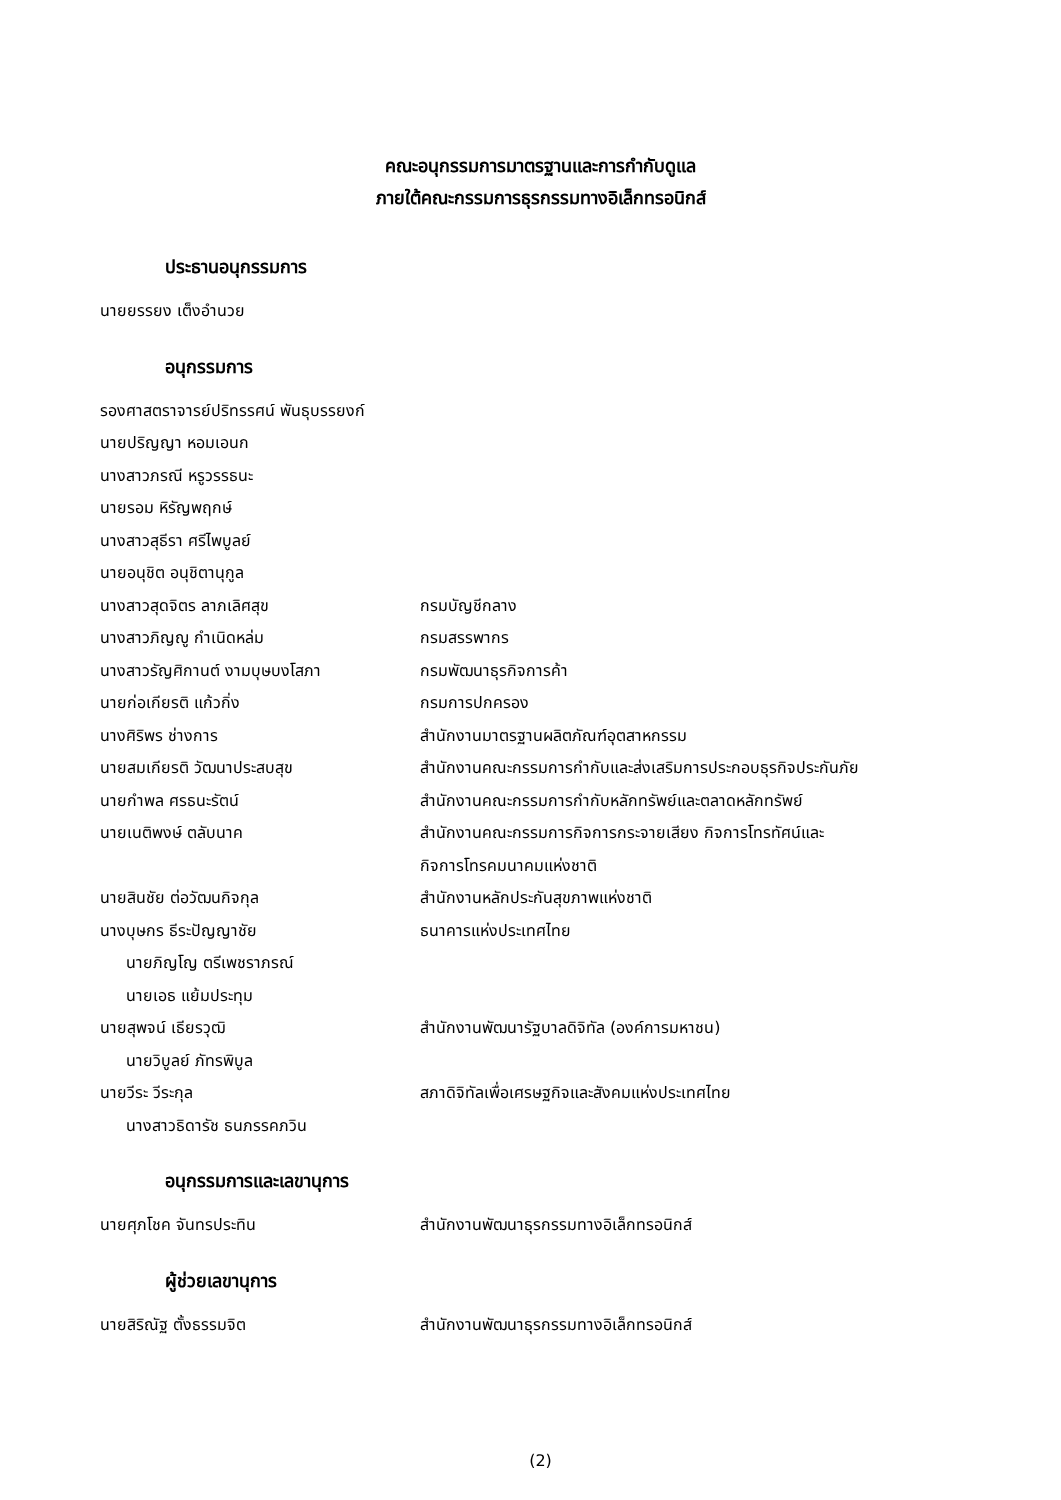คณะอนุกรรมการมาตรฐานและการกำกับดูแล
ภายใต้คณะกรรมการธุรกรรมทางอิเล็กทรอนิกส์
ประธานอนุกรรมการ
นายยรรยง เต็งอำนวย
อนุกรรมการ
รองศาสตราจารย์ปริทรรศน์ พันธุบรรยงก์
นายปริญญา หอมเอนก
นางสาวภรณี หรูวรรธนะ
นายรอม หิรัญพฤกษ์
นางสาวสุธีรา ศรีไพบูลย์
นายอนุชิต อนุชิตานุกูล
นางสาวสุดจิตร ลาภเลิศสุข กรมบัญชีกลาง
นางสาวภิญญู กำเนิดหล่ม กรมสรรพากร
นางสาวรัญศิกานต์ งามบุษบงโสภา กรมพัฒนาธุรกิจการค้า
นายก่อเกียรติ แก้วกิ่ง กรมการปกครอง
นางศิริพร ช่างการ สำนักงานมาตรฐานผลิตภัณฑ์อุตสาหกรรม
นายสมเกียรติ วัฒนาประสบสุข สำนักงานคณะกรรมการกำกับและส่งเสริมการประกอบธุรกิจประกันภัย
นายกำพล ศรธนะรัตน์ สำนักงานคณะกรรมการกำกับหลักทรัพย์และตลาดหลักทรัพย์
นายเนติพงษ์ ตลับนาค สำนักงานคณะกรรมการกิจการกระจายเสียง กิจการโทรทัศน์และ
กิจการโทรคมนาคมแห่งชาติ
นายสินชัย ต่อวัฒนกิจกุล สำนักงานหลักประกันสุขภาพแห่งชาติ
นางบุษกร ธีระปัญญาชัย ธนาคารแห่งประเทศไทย
นายภิญโญ ตรีเพชราภรณ์
นายเอธ แย้มประทุม
นายสุพจน์ เธียรวุฒิ สำนักงานพัฒนารัฐบาลดิจิทัล (องค์การมหาชน)
นายวิบูลย์ ภัทรพิบูล
นายวีระ วีระกุล สภาดิจิทัลเพื่อเศรษฐกิจและสังคมแห่งประเทศไทย
นางสาวธิดารัช ธนภรรคภวิน
อนุกรรมการและเลขานุการ
นายศุภโชค จันทรประทิน สำนักงานพัฒนาธุรกรรมทางอิเล็กทรอนิกส์
ผู้ช่วยเลขานุการ
นายสิริณัฐ ตั้งธรรมจิต สำนักงานพัฒนาธุรกรรมทางอิเล็กทรอนิกส์
(2)